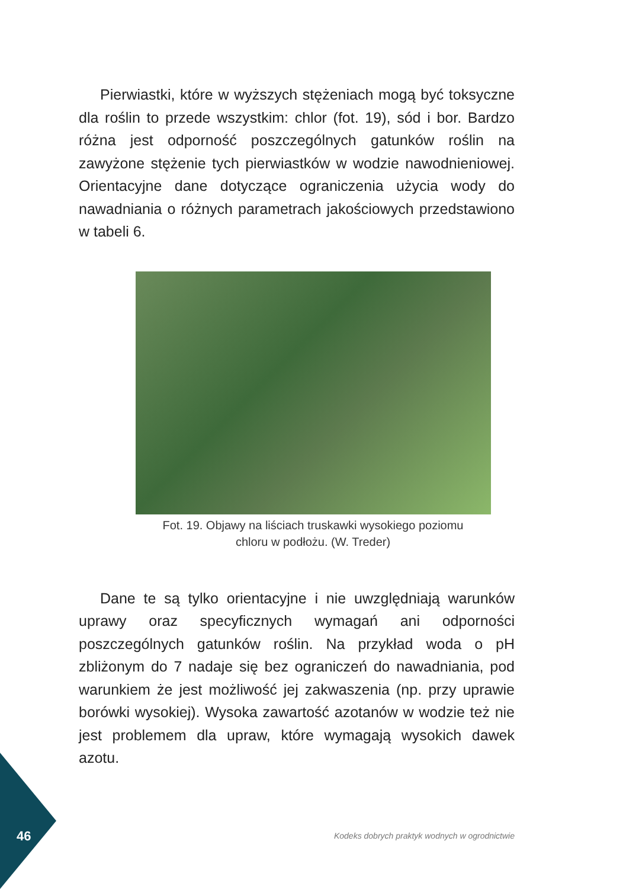Pierwiastki, które w wyższych stężeniach mogą być toksyczne dla roślin to przede wszystkim: chlor (fot. 19), sód i bor. Bardzo różna jest odporność poszczególnych gatunków roślin na zawyżone stężenie tych pierwiastków w wodzie nawodnieniowej. Orientacyjne dane dotyczące ograniczenia użycia wody do nawadniania o różnych parametrach jakościowych przedstawiono w tabeli 6.
Fot. 19. Objawy na liściach truskawki wysokiego poziomu
chloru w podłożu. (W. Treder)
Dane te są tylko orientacyjne i nie uwzględniają warunków uprawy oraz specyficznych wymagań ani odporności poszczególnych gatunków roślin. Na przykład woda o pH zbliżonym do 7 nadaje się bez ograniczeń do nawadniania, pod warunkiem że jest możliwość jej zakwaszenia (np. przy uprawie borówki wysokiej). Wysoka zawartość azotanów w wodzie też nie jest problemem dla upraw, które wymagają wysokich dawek azotu.
46
Kodeks dobrych praktyk wodnych w ogrodnictwie